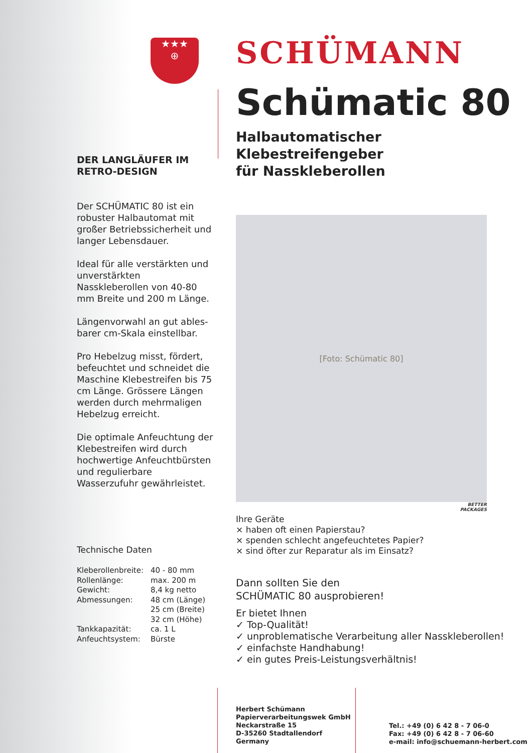★★★
⊕
DER LANGLÄUFER IM
RETRO-DESIGN
Der SCHÜMATIC 80 ist ein robuster Halbautomat mit großer Betriebssicherheit und langer Lebensdauer.
Ideal für alle verstärkten und unverstärkten Nasskleberollen von 40-80 mm Breite und 200 m Länge.
Längenvorwahl an gut ables-barer cm-Skala einstellbar.
Pro Hebelzug misst, fördert, befeuchtet und schneidet die Maschine Klebestreifen bis 75 cm Länge. Grössere Längen werden durch mehrmaligen Hebelzug erreicht.
Die optimale Anfeuchtung der Klebestreifen wird durch hochwertige Anfeuchtbürsten und regulierbare Wasserzufuhr gewährleistet.
Technische Daten
| Kleberollenbreite: | 40 - 80 mm |
| Rollenlänge: | max. 200 m |
| Gewicht: | 8,4 kg netto |
| Abmessungen: | 48 cm (Länge) 25 cm (Breite) 32 cm (Höhe) |
| Tankkapazität: | ca. 1 L |
| Anfeuchtsystem: | Bürste |
SCHÜMANN
Schümatic 80
Halbautomatischer Klebestreifengeber
für Nasskleberollen
[Foto: Schümatic 80]
BETTER
PACKAGES
Ihre Geräte
× haben oft einen Papierstau?
× spenden schlecht angefeuchtetes Papier?
× sind öfter zur Reparatur als im Einsatz?
Dann sollten Sie den
SCHÜMATIC 80 ausprobieren!
Er bietet Ihnen
✓ Top-Qualität!
✓ unproblematische Verarbeitung aller Nasskleberollen!
✓ einfachste Handhabung!
✓ ein gutes Preis-Leistungsverhältnis!
Herbert Schümann
Papierverarbeitungswek GmbH
Neckarstraße 15
D-35260 Stadtallendorf
Germany
Tel.: +49 (0) 6 42 8 - 7 06-0
Fax: +49 (0) 6 42 8 - 7 06-60
e-mail: info@schuemann-herbert.com